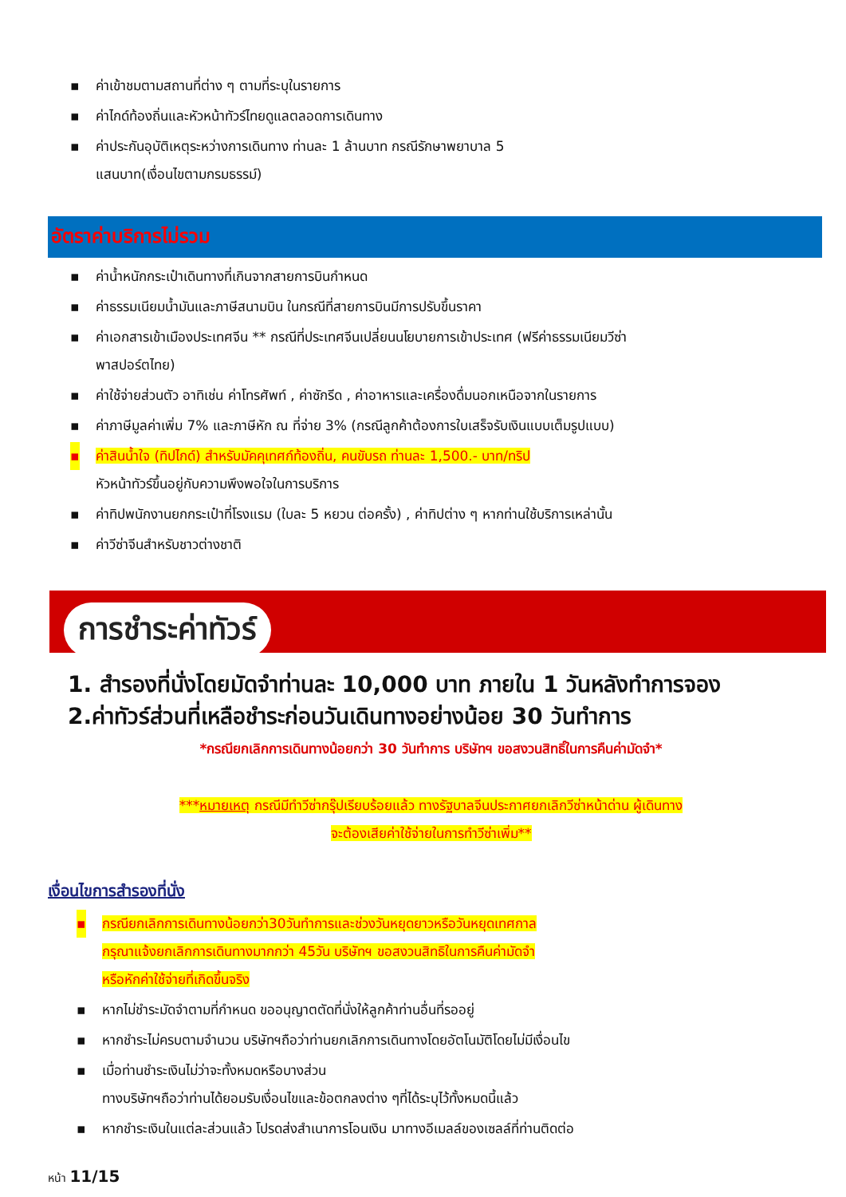▪ ค่าเข้าชมตามสถานที่ต่าง ๆ ตามที่ระบุในรายการ
▪ ค่าไกด์ท้องถิ่นและหัวหน้าทัวร์ไทยดูแลตลอดการเดินทาง
▪ ค่าประกันอุบัติเหตุระหว่างการเดินทาง ท่านละ 1 ล้านบาท กรณีรักษาพยาบาล 5
แสนบาท(เงื่อนไขตามกรมธรรม์)
อัตราค่าบริการไม่รวม
▪ ค่าน้ำหนักกระเป๋าเดินทางที่เกินจากสายการบินกำหนด
▪ ค่าธรรมเนียมน้ำมันและภาษีสนามบิน ในกรณีที่สายการบินมีการปรับขึ้นราคา
▪ ค่าเอกสารเข้าเมืองประเทศจีน ** กรณีที่ประเทศจีนเปลี่ยนนโยบายการเข้าประเทศ (ฟรีค่าธรรมเนียมวีซ่า
พาสปอร์ตไทย)
▪ ค่าใช้จ่ายส่วนตัว อาทิเช่น ค่าโทรศัพท์ , ค่าซักรีด , ค่าอาหารและเครื่องดื่มนอกเหนือจากในรายการ
▪ ค่าภาษีมูลค่าเพิ่ม 7% และภาษีหัก ณ ที่จ่าย 3% (กรณีลูกค้าต้องการใบเสร็จรับเงินแบบเต็มรูปแบบ)
▪ ค่าสินน้ำใจ (ทิปไกด์) สำหรับมัคคุเทศก์ท้องถิ่น, คนขับรถ ท่านละ 1,500.- บาท/ทริป
หัวหน้าทัวร์ขึ้นอยู่กับความพึงพอใจในการบริการ
▪ ค่าทิปพนักงานยกกระเป๋าที่โรงแรม (ใบละ 5 หยวน ต่อครั้ง) , ค่าทิปต่าง ๆ หากท่านใช้บริการเหล่านั้น
▪ ค่าวีซ่าจีนสำหรับชาวต่างชาติ
การชำระค่าทัวร์
1. สำรองที่นั่งโดยมัดจำท่านละ 10,000 บาท ภายใน 1 วันหลังทำการจอง
2.ค่าทัวร์ส่วนที่เหลือชำระก่อนวันเดินทางอย่างน้อย 30 วันทำการ
*กรณียกเลิกการเดินทางน้อยกว่า 30 วันทำการ บริษัทฯ ขอสงวนสิทธิ์ในการคืนค่ามัดจำ*
***หมายเหตุ กรณีมีทำวีซ่ากรุ๊ปเรียบร้อยแล้ว ทางรัฐบาลจีนประกาศยกเลิกวีซ่าหน้าด่าน ผู้เดินทาง
จะต้องเสียค่าใช้จ่ายในการทำวีซ่าเพิ่ม**
เงื่อนไขการสำรองที่นั่ง
▪ กรณียกเลิกการเดินทางน้อยกว่า30วันทำการและช่วงวันหยุดยาวหรือวันหยุดเทศกาล
กรุณาแจ้งยกเลิกการเดินทางมากกว่า 45วัน บริษัทฯ ขอสงวนสิทธิในการคืนค่ามัดจำ
หรือหักค่าใช้จ่ายที่เกิดขึ้นจริง
▪ หากไม่ชำระมัดจำตามที่กำหนด ขออนุญาตตัดที่นั่งให้ลูกค้าท่านอื่นที่รออยู่
▪ หากชำระไม่ครบตามจำนวน บริษัทฯถือว่าท่านยกเลิกการเดินทางโดยอัตโนมัติโดยไม่มีเงื่อนไข
▪ เมื่อท่านชำระเงินไม่ว่าจะทั้งหมดหรือบางส่วน
ทางบริษัทฯถือว่าท่านได้ยอมรับเงื่อนไขและข้อตกลงต่าง ๆที่ได้ระบุไว้ทั้งหมดนี้แล้ว
▪ หากชำระเงินในแต่ละส่วนแล้ว โปรดส่งสำเนาการโอนเงิน มาทางอีเมลล์ของเซลล์ที่ท่านติดต่อ
หน้า 11/15